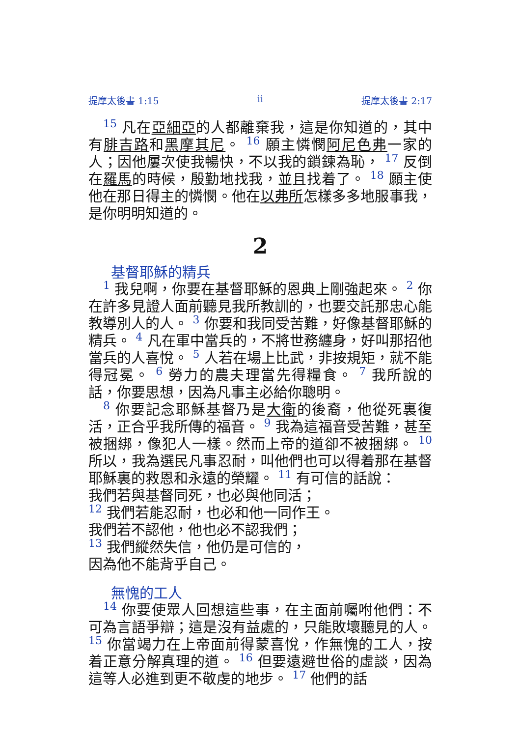提摩太後書 1:15 ii 提摩太後書 2:17
15 凡在亞細亞的人都離棄我，這是你知道的，其中有腓吉路和黑摩其尼。 16 願主憐憫阿尼色弗一家的人；因他屢次使我暢快，不以我的鎖鍊為恥， 17 反倒在羅馬的時候，殷勤地找我，並且找着了。 18 願主使他在那日得主的憐憫。他在以弗所怎樣多多地服事我，是你明明知道的。
2
基督耶穌的精兵
1 我兒啊，你要在基督耶穌的恩典上剛強起來。 2 你在許多見證人面前聽見我所教訓的，也要交託那忠心能教導別人的人。 3 你要和我同受苦難，好像基督耶穌的精兵。 4 凡在軍中當兵的，不將世務纏身，好叫那招他當兵的人喜悅。 5 人若在場上比武，非按規矩，就不能得冠冕。 6 勞力的農夫理當先得糧食。 7 我所說的話，你要思想，因為凡事主必給你聰明。
8 你要記念耶穌基督乃是大衛的後裔，他從死裏復活，正合乎我所傳的福音。 9 我為這福音受苦難，甚至被捆綁，像犯人一樣。然而上帝的道卻不被捆綁。 10 所以，我為選民凡事忍耐，叫他們也可以得着那在基督耶穌裏的救恩和永遠的榮耀。 11 有可信的話說：
我們若與基督同死，也必與他同活；
12 我們若能忍耐，也必和他一同作王。
我們若不認他，他也必不認我們；
13 我們縱然失信，他仍是可信的，
因為他不能背乎自己。
無愧的工人
14 你要使眾人回想這些事，在主面前囑咐他們：不可為言語爭辯；這是沒有益處的，只能敗壞聽見的人。 15 你當竭力在上帝面前得蒙喜悅，作無愧的工人，按着正意分解真理的道。 16 但要遠避世俗的虛談，因為這等人必進到更不敬虔的地步。 17 他們的話